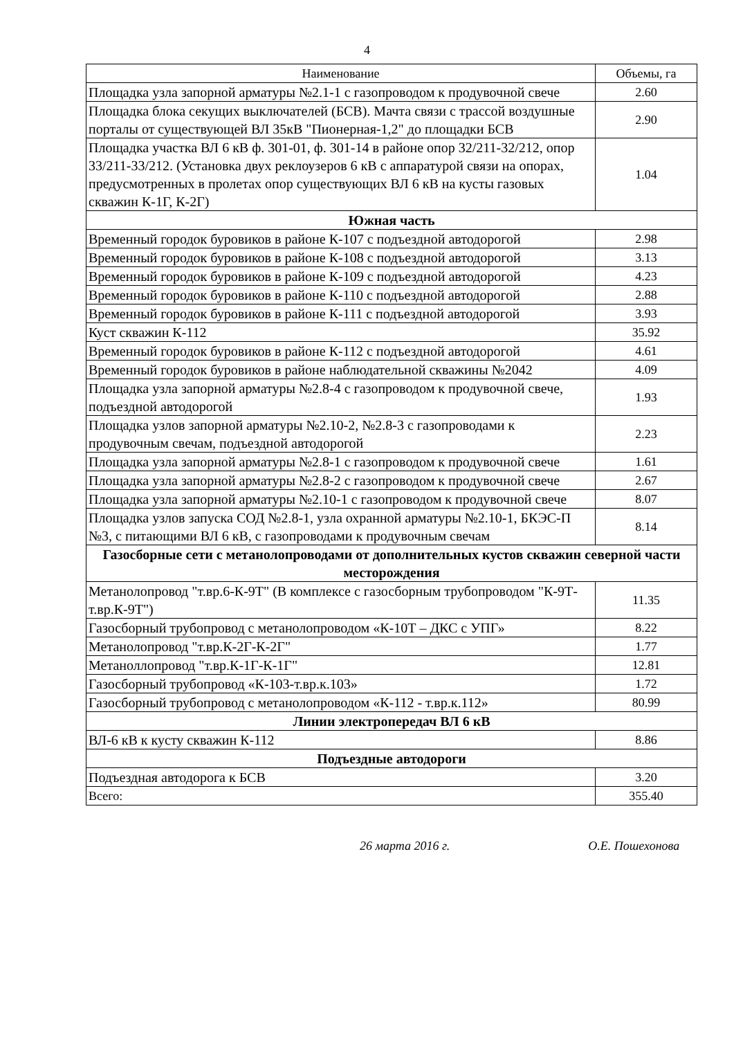4
| Наименование | Объемы, га |
| --- | --- |
| Площадка узла запорной арматуры №2.1-1 с газопроводом к продувочной свече | 2.60 |
| Площадка блока секущих выключателей (БСВ). Мачта связи с трассой воздушные порталы от существующей ВЛ 35кВ "Пионерная-1,2" до площадки БСВ | 2.90 |
| Площадка участка ВЛ 6 кВ ф. 301-01, ф. 301-14 в районе опор 32/211-32/212, опор 33/211-33/212. (Установка двух реклоузеров 6 кВ с аппаратурой связи на опорах, предусмотренных в пролетах опор существующих ВЛ 6 кВ на кусты газовых скважин К-1Г, К-2Г) | 1.04 |
| Южная часть | |
| Временный городок буровиков в районе К-107 с подъездной автодорогой | 2.98 |
| Временный городок буровиков в районе К-108 с подъездной автодорогой | 3.13 |
| Временный городок буровиков в районе К-109 с подъездной автодорогой | 4.23 |
| Временный городок буровиков в районе К-110 с подъездной автодорогой | 2.88 |
| Временный городок буровиков в районе К-111 с подъездной автодорогой | 3.93 |
| Куст скважин К-112 | 35.92 |
| Временный городок буровиков в районе К-112 с подъездной автодорогой | 4.61 |
| Временный городок буровиков в районе наблюдательной скважины №2042 | 4.09 |
| Площадка узла запорной арматуры №2.8-4 с газопроводом к продувочной свече, подъездной автодорогой | 1.93 |
| Площадка узлов запорной арматуры №2.10-2, №2.8-3 с газопроводами к продувочным свечам, подъездной автодорогой | 2.23 |
| Площадка узла запорной арматуры №2.8-1 с газопроводом к продувочной свече | 1.61 |
| Площадка узла запорной арматуры №2.8-2 с газопроводом к продувочной свече | 2.67 |
| Площадка узла запорной арматуры №2.10-1 с газопроводом к продувочной свече | 8.07 |
| Площадка узлов запуска СОД №2.8-1, узла охранной арматуры №2.10-1, БКЭС-П №3, с питающими ВЛ 6 кВ, с газопроводами к продувочным свечам | 8.14 |
| Газосборные сети с метанолопроводами от дополнительных кустов скважин северной части месторождения | |
| Метанолопровод "т.вр.6-К-9Т" (В комплексе с газосборным трубопроводом "К-9Т-т.вр.К-9Т") | 11.35 |
| Газосборный трубопровод с метанолопроводом «К-10Т – ДКС с УПГ» | 8.22 |
| Метанолопровод "т.вр.К-2Г-К-2Г" | 1.77 |
| Метаноллопровод "т.вр.К-1Г-К-1Г" | 12.81 |
| Газосборный трубопровод «К-103-т.вр.к.103» | 1.72 |
| Газосборный трубопровод с метанолопроводом «К-112 - т.вр.к.112» | 80.99 |
| Линии электропередач ВЛ 6 кВ | |
| ВЛ-6 кВ к кусту скважин К-112 | 8.86 |
| Подъездные автодороги | |
| Подъездная автодорога к БСВ | 3.20 |
| Всего: | 355.40 |
26 марта 2016 г. О.Е. Пошехонова